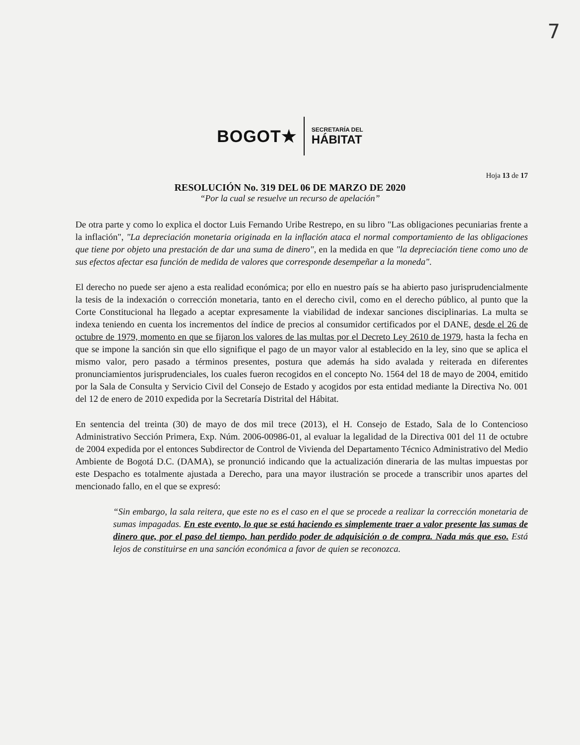7
BOGOT★
SECRETARÍA DEL
HÁBITAT
Hoja 13 de 17
RESOLUCIÓN No. 319 DEL 06 DE MARZO DE 2020
“Por la cual se resuelve un recurso de apelación”
De otra parte y como lo explica el doctor Luis Fernando Uribe Restrepo, en su libro "Las obligaciones pecuniarias frente a la inflación", "La depreciación monetaria originada en la inflación ataca el normal comportamiento de las obligaciones que tiene por objeto una prestación de dar una suma de dinero", en la medida en que "la depreciación tiene como uno de sus efectos afectar esa función de medida de valores que corresponde desempeñar a la moneda".
El derecho no puede ser ajeno a esta realidad económica; por ello en nuestro país se ha abierto paso jurisprudencialmente la tesis de la indexación o corrección monetaria, tanto en el derecho civil, como en el derecho público, al punto que la Corte Constitucional ha llegado a aceptar expresamente la viabilidad de indexar sanciones disciplinarias. La multa se indexa teniendo en cuenta los incrementos del índice de precios al consumidor certificados por el DANE, desde el 26 de octubre de 1979, momento en que se fijaron los valores de las multas por el Decreto Ley 2610 de 1979, hasta la fecha en que se impone la sanción sin que ello signifique el pago de un mayor valor al establecido en la ley, sino que se aplica el mismo valor, pero pasado a términos presentes, postura que además ha sido avalada y reiterada en diferentes pronunciamientos jurisprudenciales, los cuales fueron recogidos en el concepto No. 1564 del 18 de mayo de 2004, emitido por la Sala de Consulta y Servicio Civil del Consejo de Estado y acogidos por esta entidad mediante la Directiva No. 001 del 12 de enero de 2010 expedida por la Secretaría Distrital del Hábitat.
En sentencia del treinta (30) de mayo de dos mil trece (2013), el H. Consejo de Estado, Sala de lo Contencioso Administrativo Sección Primera, Exp. Núm. 2006-00986-01, al evaluar la legalidad de la Directiva 001 del 11 de octubre de 2004 expedida por el entonces Subdirector de Control de Vivienda del Departamento Técnico Administrativo del Medio Ambiente de Bogotá D.C. (DAMA), se pronunció indicando que la actualización dineraria de las multas impuestas por este Despacho es totalmente ajustada a Derecho, para una mayor ilustración se procede a transcribir unos apartes del mencionado fallo, en el que se expresó:
“Sin embargo, la sala reitera, que este no es el caso en el que se procede a realizar la corrección monetaria de sumas impagadas. En este evento, lo que se está haciendo es simplemente traer a valor presente las sumas de dinero que, por el paso del tiempo, han perdido poder de adquisición o de compra. Nada más que eso. Está lejos de constituirse en una sanción económica a favor de quien se reconozca.